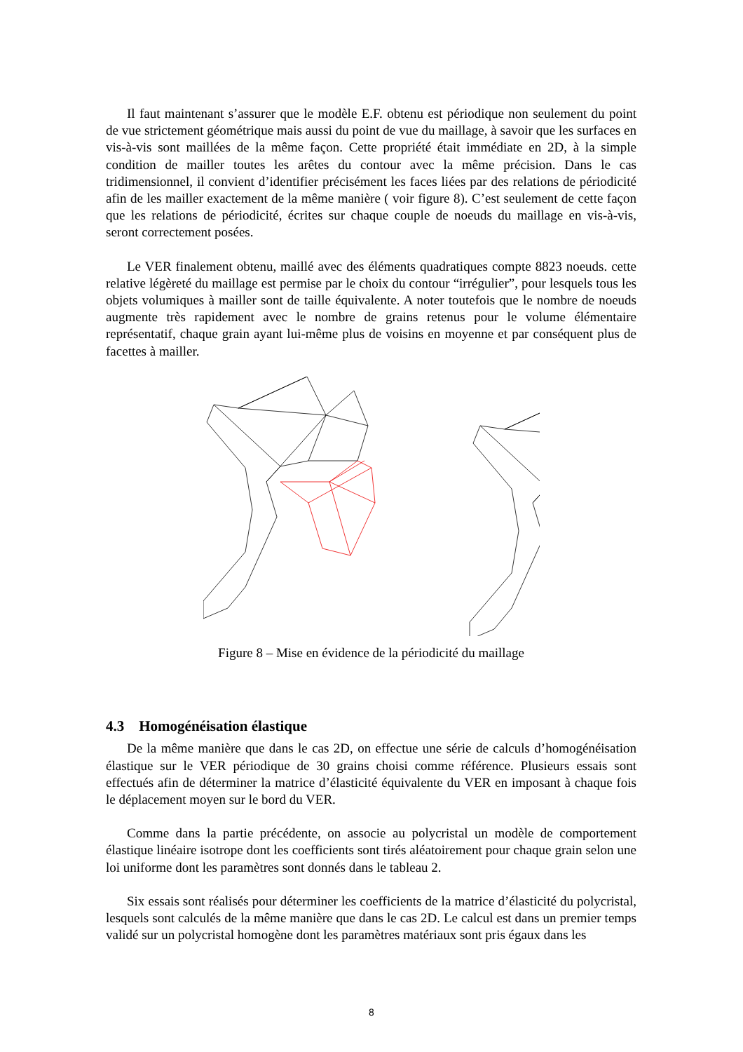Il faut maintenant s’assurer que le modèle E.F. obtenu est périodique non seulement du point de vue strictement géométrique mais aussi du point de vue du maillage, à savoir que les surfaces en vis-à-vis sont maillées de la même façon. Cette propriété était immédiate en 2D, à la simple condition de mailler toutes les arêtes du contour avec la même précision. Dans le cas tridimensionnel, il convient d’identifier précisément les faces liées par des relations de périodicité afin de les mailler exactement de la même manière ( voir figure 8). C’est seulement de cette façon que les relations de périodicité, écrites sur chaque couple de noeuds du maillage en vis-à-vis, seront correctement posées.
Le VER finalement obtenu, maillé avec des éléments quadratiques compte 8823 noeuds. cette relative légèreté du maillage est permise par le choix du contour “irrégulier”, pour lesquels tous les objets volumiques à mailler sont de taille équivalente. A noter toutefois que le nombre de noeuds augmente très rapidement avec le nombre de grains retenus pour le volume élémentaire représentatif, chaque grain ayant lui-même plus de voisins en moyenne et par conséquent plus de facettes à mailler.
Figure 8 – Mise en évidence de la périodicité du maillage
4.3 Homogénéisation élastique
De la même manière que dans le cas 2D, on effectue une série de calculs d’homogénéisation élastique sur le VER périodique de 30 grains choisi comme référence. Plusieurs essais sont effectués afin de déterminer la matrice d’élasticité équivalente du VER en imposant à chaque fois le déplacement moyen sur le bord du VER.
Comme dans la partie précédente, on associe au polycristal un modèle de comportement élastique linéaire isotrope dont les coefficients sont tirés aléatoirement pour chaque grain selon une loi uniforme dont les paramètres sont donnés dans le tableau 2.
Six essais sont réalisés pour déterminer les coefficients de la matrice d’élasticité du polycristal, lesquels sont calculés de la même manière que dans le cas 2D. Le calcul est dans un premier temps validé sur un polycristal homogène dont les paramètres matériaux sont pris égaux dans les
8